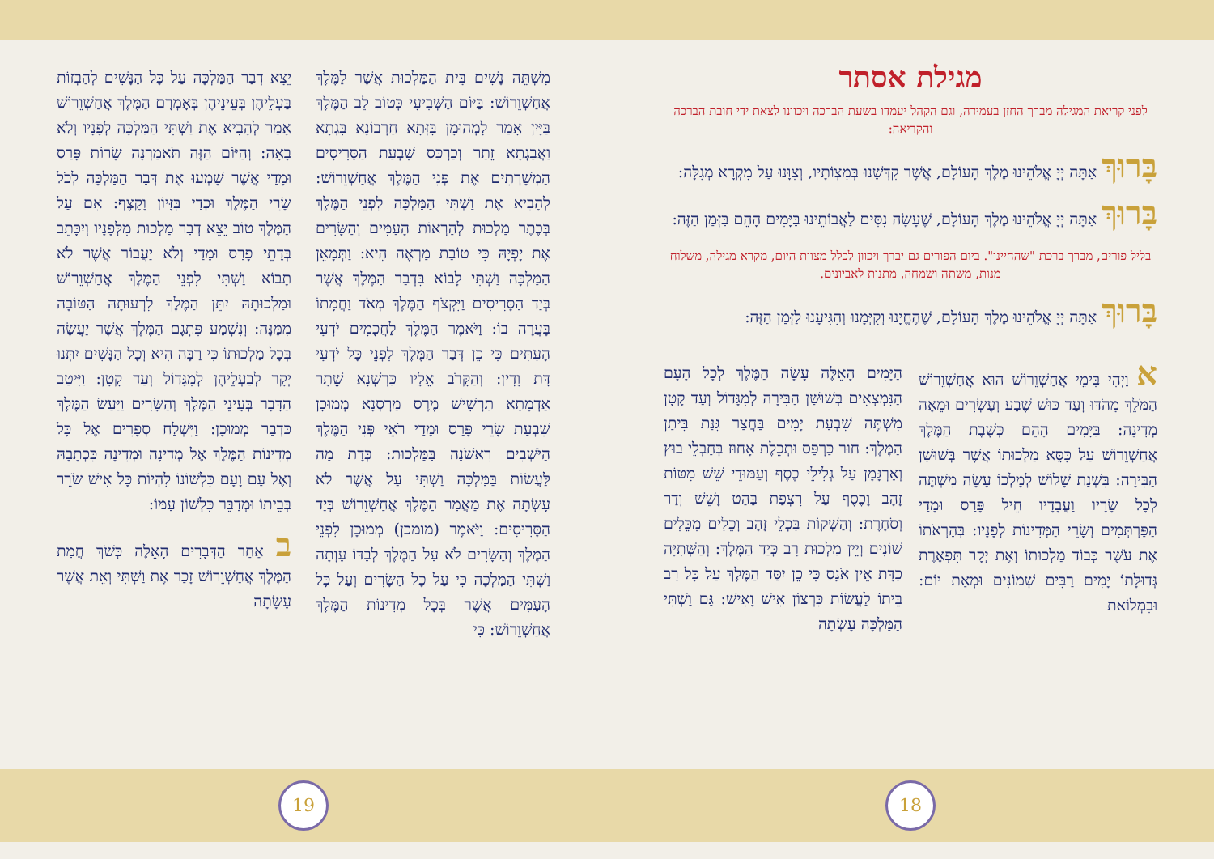מגילת אסתר
לפני קריאת המגילה מברך החזן בעמידה, וגם הקהל יעמדו בשעת הברכה ויכוונו לצאת ידי חובת הברכה והקריאה:
בָּרוּךְ אַתָּה יְיָ אֱלֹהֵינוּ מֶלֶךְ הָעוֹלָם, אֲשֶׁר קִדְּשָׁנוּ בְּמִצְוֹתָיו, וְצִוָּנוּ עַל מִקְרָא מְגִלָּה:
בָּרוּךְ אַתָּה יְיָ אֱלֹהֵינוּ מֶלֶךְ הָעוֹלָם, שֶׁעָשָׂה נִסִּים לַאֲבוֹתֵינוּ בַּיָּמִים הָהֵם בַּזְּמַן הַזֶּה:
בליל פורים, מברך ברכת "שהחיינו". ביום הפורים גם יברך ויכוון לכלל מצוות היום, מקרא מגילה, משלוח מנות, משתה ושמחה, מתנות לאביונים.
בָּרוּךְ אַתָּה יְיָ אֱלֹהֵינוּ מֶלֶךְ הָעוֹלָם, שֶׁהֶחֱיָנוּ וְקִיְּמָנוּ וְהִגִּיעָנוּ לַזְּמַן הַזֶּה:
א וַיְהִי בִּימֵי אֲחַשְׁוֵרוֹשׁ הוּא אֲחַשְׁוֵרוֹשׁ הַמֹּלֵךְ מֵהֹדּוּ וְעַד כּוּשׁ שֶׁבַע וְעֶשְׂרִים וּמֵאָה מְדִינָה: בַּיָּמִים הָהֵם כְּשֶׁבֶת הַמֶּלֶךְ אֲחַשְׁוֵרוֹשׁ עַל כִּסֵּא מַלְכוּתוֹ אֲשֶׁר בְּשׁוּשַׁן הַבִּירָה: בִּשְׁנַת שָׁלוֹשׁ לְמָלְכוֹ עָשָׂה מִשְׁתֶּה לְכָל שָׂרָיו וַעֲבָדָיו חֵיל פָּרַס וּמָדַי הַפַּרְתְּמִים וְשָׂרֵי הַמְּדִינוֹת לְפָנָיו: בְּהַרְאֹתוֹ אֶת עֹשֶׁר כְּבוֹד מַלְכוּתוֹ וְאֶת יְקָר תִּפְאֶרֶת גְּדוּלָּתוֹ יָמִים רַבִּים שְׁמוֹנִים וּמְאַת יוֹם: וּבִמְלוֹאת
הַיָּמִים הָאֵלֶּה עָשָׂה הַמֶּלֶךְ לְכָל הָעָם הַנִּמְצְאִים בְּשׁוּשַׁן הַבִּירָה לְמִגָּדוֹל וְעַד קָטָן מִשְׁתֶּה שִׁבְעַת יָמִים בַּחֲצַר גִּנַּת בִּיתַן הַמֶּלֶךְ: חוּר כַּרְפַּס וּתְכֵלֶת אָחוּז בְּחַבְלֵי בוּץ וְאַרְגָּמָן עַל גְּלִילֵי כֶסֶף וְעַמּוּדֵי שֵׁשׁ מִטּוֹת זָהָב וָכֶסֶף עַל רִצְפַת בַּהַט וָשֵׁשׁ וְדַר וְסֹחָרֶת: וְהַשְׁקוֹת בִּכְלֵי זָהָב וְכֵלִים מִכֵּלִים שׁוֹנִים וְיֵין מַלְכוּת רָב כְּיַד הַמֶּלֶךְ: וְהַשְּׁתִיָּה כַדָּת אֵין אֹנֵס כִּי כֵן יִסַּד הַמֶּלֶךְ עַל כָּל רַב בֵּיתוֹ לַעֲשׂוֹת כִּרְצוֹן אִישׁ וָאִישׁ: גַּם וַשְׁתִּי הַמַּלְכָּה עָשְׂתָה
מִשְׁתֵּה נָשִׁים בֵּית הַמַּלְכוּת אֲשֶׁר לַמֶּלֶךְ אֲחַשְׁוֵרוֹשׁ: בַּיּוֹם הַשְּׁבִיעִי כְּטוֹב לֵב הַמֶּלֶךְ בַּיָּיִן אָמַר לִמְהוּמָן בִּזְּתָא חַרְבוֹנָא בִּגְתָא וַאֲבַגְתָא זֵתַר וְכַרְכַּס שִׁבְעַת הַסָּרִיסִים הַמְשָׁרְתִים אֶת פְּנֵי הַמֶּלֶךְ אֲחַשְׁוֵרוֹשׁ: לְהָבִיא אֶת וַשְׁתִּי הַמַּלְכָּה לִפְנֵי הַמֶּלֶךְ בְּכֶתֶר מַלְכוּת לְהַרְאוֹת הָעַמִּים וְהַשָּׂרִים אֶת יָפְיָהּ כִּי טוֹבַת מַרְאֶה הִיא: וַתְּמָאֵן הַמַּלְכָּה וַשְׁתִּי לָבוֹא בִּדְבַר הַמֶּלֶךְ אֲשֶׁר בְּיַד הַסָּרִיסִים וַיִּקְצֹף הַמֶּלֶךְ מְאֹד וַחֲמָתוֹ בָּעֲרָה בוֹ: וַיֹּאמֶר הַמֶּלֶךְ לַחֲכָמִים יֹדְעֵי הָעִתִּים כִּי כֵן דְּבַר הַמֶּלֶךְ לִפְנֵי כָּל יֹדְעֵי דָּת וָדִין: וְהַקָּרֹב אֵלָיו כַּרְשְׁנָא שֵׁתָר אַדְמָתָא תַרְשִׁישׁ מֶרֶס מַרְסְנָא מְמוּכָן שִׁבְעַת שָׂרֵי פָּרַס וּמָדַי רֹאֵי פְּנֵי הַמֶּלֶךְ הַיֹּשְׁבִים רִאשֹׁנָה בַּמַּלְכוּת: כְּדָת מַה לַּעֲשׂוֹת בַּמַּלְכָּה וַשְׁתִּי עַל אֲשֶׁר לֹא עָשְׂתָה אֶת מַאֲמַר הַמֶּלֶךְ אֲחַשְׁוֵרוֹשׁ בְּיַד הַסָּרִיסִים: וַיֹּאמֶר (מומכן) מְמוּכָן לִפְנֵי הַמֶּלֶךְ וְהַשָּׂרִים לֹא עַל הַמֶּלֶךְ לְבַדּוֹ עָוְתָה וַשְׁתִּי הַמַּלְכָּה כִּי עַל כָּל הַשָּׂרִים וְעַל כָּל הָעַמִּים אֲשֶׁר בְּכָל מְדִינוֹת הַמֶּלֶךְ אֲחַשְׁוֵרוֹשׁ: כִּי
יֵצֵא דְבַר הַמַּלְכָּה עַל כָּל הַנָּשִׁים לְהַבְזוֹת בַּעְלֵיהֶן בְּעֵינֵיהֶן בְּאָמְרָם הַמֶּלֶךְ אֲחַשְׁוֵרוֹשׁ אָמַר לְהָבִיא אֶת וַשְׁתִּי הַמַּלְכָּה לְפָנָיו וְלֹא בָאָה: וְהַיּוֹם הַזֶּה תֹּאמַרְנָה שָׂרוֹת פָּרַס וּמָדַי אֲשֶׁר שָׁמְעוּ אֶת דְּבַר הַמַּלְכָּה לְכֹל שָׂרֵי הַמֶּלֶךְ וּכְדַי בִּזָּיוֹן וָקָצֶף: אִם עַל הַמֶּלֶךְ טוֹב יֵצֵא דְבַר מַלְכוּת מִלְּפָנָיו וְיִכָּתֵב בְּדָתֵי פָרַס וּמָדַי וְלֹא יַעֲבוֹר אֲשֶׁר לֹא תָבוֹא וַשְׁתִּי לִפְנֵי הַמֶּלֶךְ אֲחַשְׁוֵרוֹשׁ וּמַלְכוּתָהּ יִתֵּן הַמֶּלֶךְ לִרְעוּתָהּ הַטּוֹבָה מִמֶּנָּה: וְנִשְׁמַע פִּתְגָם הַמֶּלֶךְ אֲשֶׁר יַעֲשֶׂה בְּכָל מַלְכוּתוֹ כִּי רַבָּה הִיא וְכָל הַנָּשִׁים יִתְּנוּ יְקָר לְבַעְלֵיהֶן לְמִגָּדוֹל וְעַד קָטָן: וַיִּיטַב הַדָּבָר בְּעֵינֵי הַמֶּלֶךְ וְהַשָּׂרִים וַיַּעַשׂ הַמֶּלֶךְ כִּדְבַר מְמוּכָן: וַיִּשְׁלַח סְפָרִים אֶל כָּל מְדִינוֹת הַמֶּלֶךְ אֶל מְדִינָה וּמְדִינָה כִּכְתָבָהּ וְאֶל עַם וָעָם כִּלְשׁוֹנוֹ לִהְיוֹת כָּל אִישׁ שֹׂרֵר בְּבֵיתוֹ וּמְדַבֵּר כִּלְשׁוֹן עַמּוֹ:
ב אַחַר הַדְּבָרִים הָאֵלֶּה כְּשֹׁךְ חֲמַת הַמֶּלֶךְ אֲחַשְׁוֵרוֹשׁ זָכַר אֶת וַשְׁתִּי וְאֵת אֲשֶׁר עָשָׂתָה
19 18